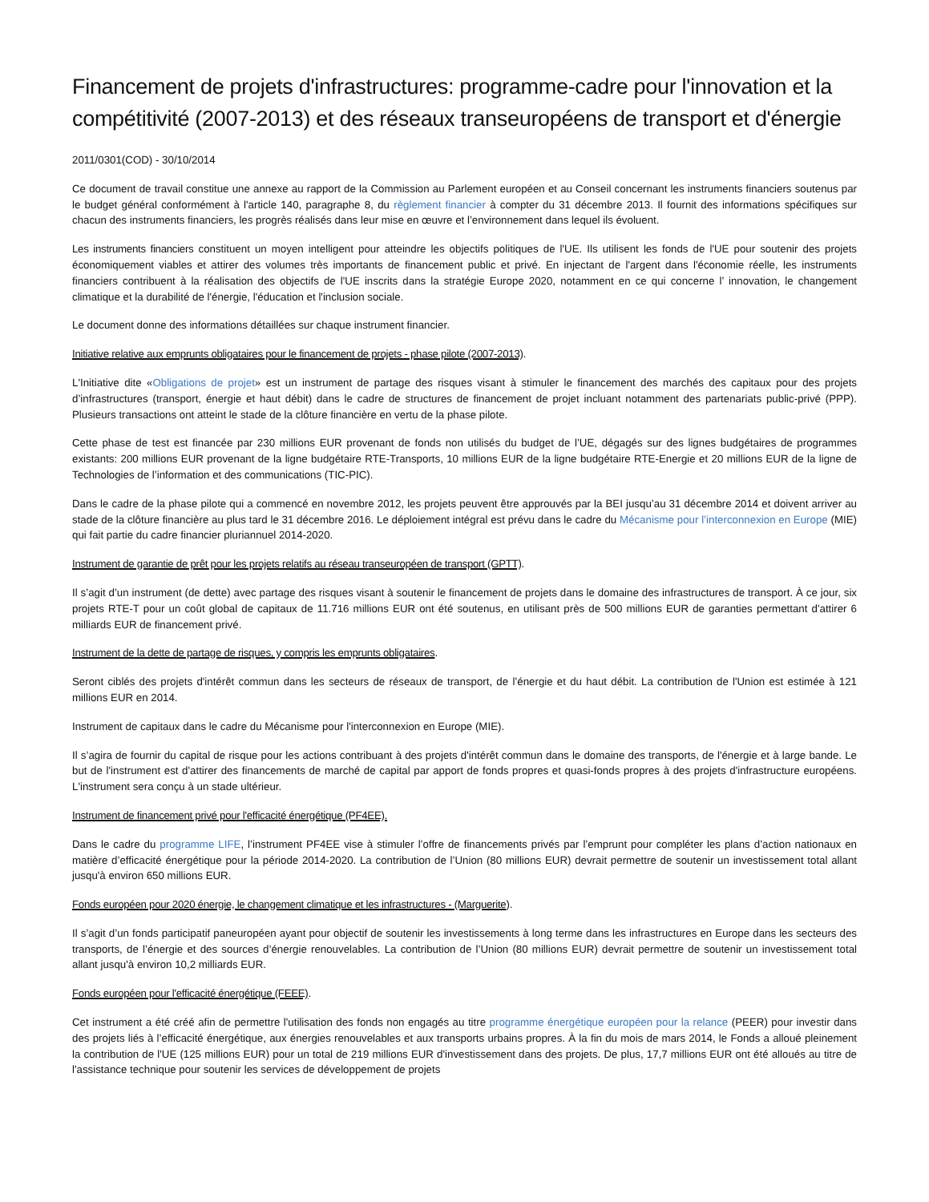Financement de projets d'infrastructures: programme-cadre pour l'innovation et la compétitivité (2007-2013) et des réseaux transeuropéens de transport et d'énergie
2011/0301(COD) - 30/10/2014
Ce document de travail constitue une annexe au rapport de la Commission au Parlement européen et au Conseil concernant les instruments financiers soutenus par le budget général conformément à l'article 140, paragraphe 8, du règlement financier à compter du 31 décembre 2013. Il fournit des informations spécifiques sur chacun des instruments financiers, les progrès réalisés dans leur mise en œuvre et l’environnement dans lequel ils évoluent.
Les instruments financiers constituent un moyen intelligent pour atteindre les objectifs politiques de l'UE. Ils utilisent les fonds de l'UE pour soutenir des projets économiquement viables et attirer des volumes très importants de financement public et privé. En injectant de l'argent dans l'économie réelle, les instruments financiers contribuent à la réalisation des objectifs de l'UE inscrits dans la stratégie Europe 2020, notamment en ce qui concerne l’ innovation, le changement climatique et la durabilité de l'énergie, l'éducation et l'inclusion sociale.
Le document donne des informations détaillées sur chaque instrument financier.
Initiative relative aux emprunts obligataires pour le financement de projets - phase pilote (2007-2013).
L'Initiative dite «Obligations de projet» est un instrument de partage des risques visant à stimuler le financement des marchés des capitaux pour des projets d’infrastructures (transport, énergie et haut débit) dans le cadre de structures de financement de projet incluant notamment des partenariats public-privé (PPP). Plusieurs transactions ont atteint le stade de la clôture financière en vertu de la phase pilote.
Cette phase de test est financée par 230 millions EUR provenant de fonds non utilisés du budget de l’UE, dégagés sur des lignes budgétaires de programmes existants: 200 millions EUR provenant de la ligne budgétaire RTE-Transports, 10 millions EUR de la ligne budgétaire RTE-Energie et 20 millions EUR de la ligne de Technologies de l’information et des communications (TIC-PIC).
Dans le cadre de la phase pilote qui a commencé en novembre 2012, les projets peuvent être approuvés par la BEI jusqu’au 31 décembre 2014 et doivent arriver au stade de la clôture financière au plus tard le 31 décembre 2016. Le déploiement intégral est prévu dans le cadre du Mécanisme pour l’interconnexion en Europe (MIE) qui fait partie du cadre financier pluriannuel 2014-2020.
Instrument de garantie de prêt pour les projets relatifs au réseau transeuropéen de transport (GPTT).
Il s’agit d’un instrument (de dette) avec partage des risques visant à soutenir le financement de projets dans le domaine des infrastructures de transport. À ce jour, six projets RTE-T pour un coût global de capitaux de 11.716 millions EUR ont été soutenus, en utilisant près de 500 millions EUR de garanties permettant d'attirer 6 milliards EUR de financement privé.
Instrument de la dette de partage de risques, y compris les emprunts obligataires.
Seront ciblés des projets d'intérêt commun dans les secteurs de réseaux de transport, de l’énergie et du haut débit. La contribution de l'Union est estimée à 121 millions EUR en 2014.
Instrument de capitaux dans le cadre du Mécanisme pour l'interconnexion en Europe (MIE).
Il s’agira de fournir du capital de risque pour les actions contribuant à des projets d'intérêt commun dans le domaine des transports, de l'énergie et à large bande. Le but de l'instrument est d'attirer des financements de marché de capital par apport de fonds propres et quasi-fonds propres à des projets d'infrastructure européens. L'instrument sera conçu à un stade ultérieur.
Instrument de financement privé pour l'efficacité énergétique (PF4EE).
Dans le cadre du programme LIFE, l’instrument PF4EE vise à stimuler l’offre de financements privés par l’emprunt pour compléter les plans d’action nationaux en matière d’efficacité énergétique pour la période 2014-2020. La contribution de l’Union (80 millions EUR) devrait permettre de soutenir un investissement total allant jusqu'à environ 650 millions EUR.
Fonds européen pour 2020 énergie, le changement climatique et les infrastructures - (Marguerite).
Il s’agit d’un fonds participatif paneuropéen ayant pour objectif de soutenir les investissements à long terme dans les infrastructures en Europe dans les secteurs des transports, de l’énergie et des sources d’énergie renouvelables. La contribution de l’Union (80 millions EUR) devrait permettre de soutenir un investissement total allant jusqu'à environ 10,2 milliards EUR.
Fonds européen pour l'efficacité énergétique (FEEE).
Cet instrument a été créé afin de permettre l'utilisation des fonds non engagés au titre programme énergétique européen pour la relance (PEER) pour investir dans des projets liés à l’efficacité énergétique, aux énergies renouvelables et aux transports urbains propres. À la fin du mois de mars 2014, le Fonds a alloué pleinement la contribution de l'UE (125 millions EUR) pour un total de 219 millions EUR d'investissement dans des projets. De plus, 17,7 millions EUR ont été alloués au titre de l'assistance technique pour soutenir les services de développement de projets